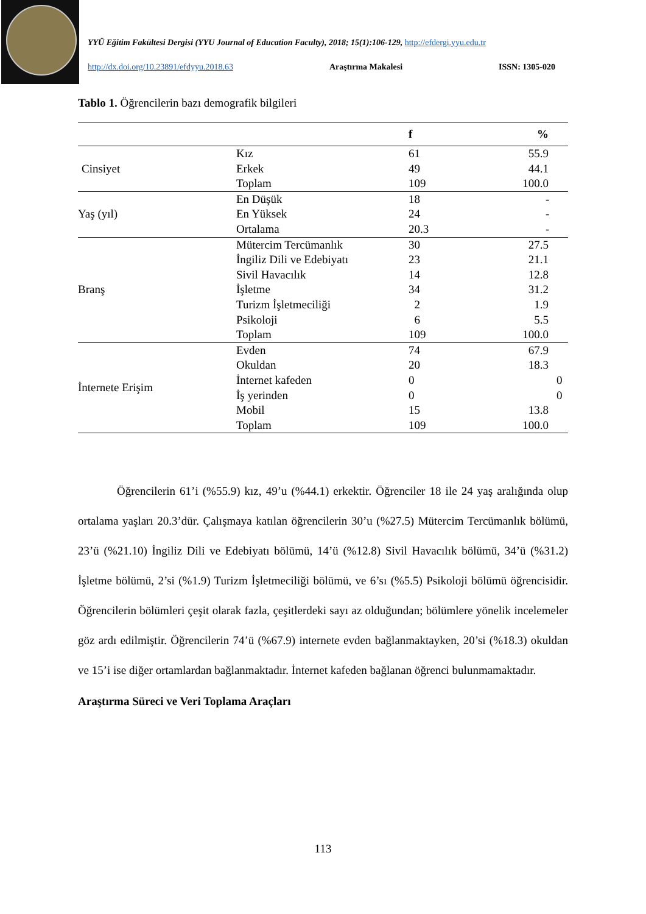YYÜ Eğitim Fakültesi Dergisi (YYU Journal of Education Faculty), 2018; 15(1):106-129, http://efdergi.yyu.edu.tr
http://dx.doi.org/10.23891/efdyyu.2018.63 Araştırma Makalesi ISSN: 1305-020
Tablo 1. Öğrencilerin bazı demografik bilgileri
| | | f | % |
| --- | --- | --- | --- |
| Cinsiyet | Kız | 61 | 55.9 |
| | Erkek | 49 | 44.1 |
| | Toplam | 109 | 100.0 |
| Yaş (yıl) | En Düşük | 18 | - |
| | En Yüksek | 24 | - |
| | Ortalama | 20.3 | - |
| Branş | Mütercim Tercümanlık | 30 | 27.5 |
| | İngiliz Dili ve Edebiyatı | 23 | 21.1 |
| | Sivil Havacılık | 14 | 12.8 |
| | İşletme | 34 | 31.2 |
| | Turizm İşletmeciliği | 2 | 1.9 |
| | Psikoloji | 6 | 5.5 |
| | Toplam | 109 | 100.0 |
| İnternete Erişim | Evden | 74 | 67.9 |
| | Okuldan | 20 | 18.3 |
| | İnternet kafeden | 0 | 0 |
| | İş yerinden | 0 | 0 |
| | Mobil | 15 | 13.8 |
| | Toplam | 109 | 100.0 |
Öğrencilerin 61’i (%55.9) kız, 49’u (%44.1) erkektir. Öğrenciler 18 ile 24 yaş aralığında olup ortalama yaşları 20.3’dür. Çalışmaya katılan öğrencilerin 30’u (%27.5) Mütercim Tercümanlık bölümü, 23’ü (%21.10) İngiliz Dili ve Edebiyatı bölümü, 14’ü (%12.8) Sivil Havacılık bölümü, 34’ü (%31.2) İşletme bölümü, 2’si (%1.9) Turizm İşletmeciliği bölümü, ve 6’sı (%5.5) Psikoloji bölümü öğrencisidir. Öğrencilerin bölümleri çeşit olarak fazla, çeşitlerdeki sayı az olduğundan; bölümlere yönelik incelemeler göz ardı edilmiştir. Öğrencilerin 74’ü (%67.9) internete evden bağlanmaktayken, 20’si (%18.3) okuldan ve 15’i ise diğer ortamlardan bağlanmaktadır. İnternet kafeden bağlanan öğrenci bulunmamaktadır.
Araştırma Süreci ve Veri Toplama Araçları
113